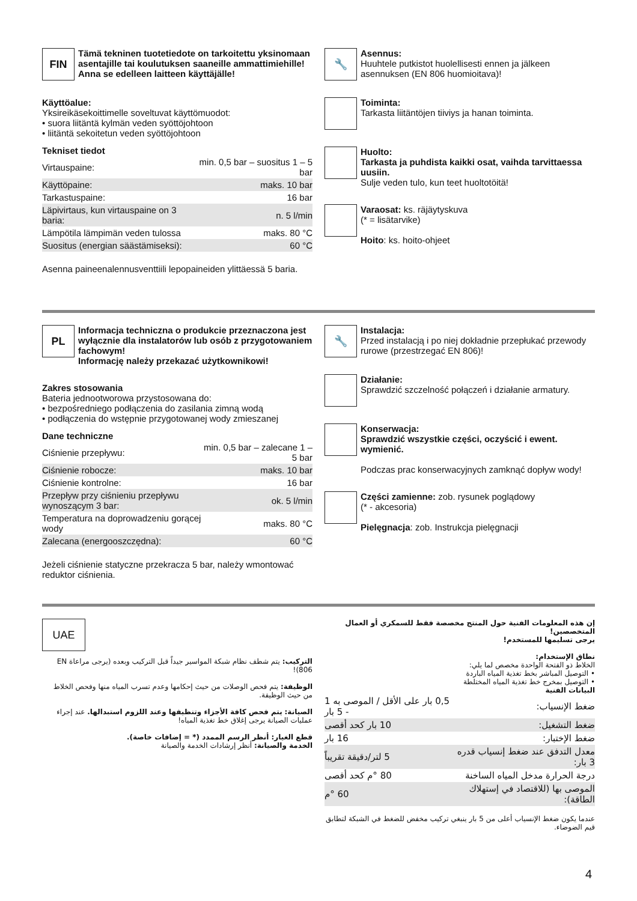FIN
Tämä tekninen tuotetiedote on tarkoitettu yksinomaan asentajille tai koulutuksen saaneille ammattimiehille!
Anna se edelleen laitteen käyttäjälle!
Käyttöalue:
Yksireikäsekoittimelle soveltuvat käyttömuodot:
• suora liitäntä kylmän veden syöttöjohtoon
• liitäntä sekoitetun veden syöttöjohtoon
Tekniset tiedot
| Virtauspaine: | min. 0,5 bar – suositus 1 – 5 bar |
| Käyttöpaine: | maks. 10 bar |
| Tarkastuspaine: | 16 bar |
| Läpivirtaus, kun virtauspaine on 3 baria: | n. 5 l/min |
| Lämpötila lämpimän veden tulossa | maks. 80 °C |
| Suositus (energian säästämiseksi): | 60 °C |
Asenna paineenalennusventtiili lepopaineiden ylittäessä 5 baria.
🔧
Asennus:
Huuhtele putkistot huolellisesti ennen ja jälkeen asennuksen (EN 806 huomioitava)!
Toiminta:
Tarkasta liitäntöjen tiiviys ja hanan toiminta.
Huolto:
Tarkasta ja puhdista kaikki osat, vaihda tarvittaessa uusiin.
Sulje veden tulo, kun teet huoltotöitä!
Varaosat: ks. räjäytyskuva
(* = lisätarvike)
Hoito: ks. hoito-ohjeet
PL
Informacja techniczna o produkcie przeznaczona jest wyłącznie dla instalatorów lub osób z przygotowaniem fachowym!
Informację należy przekazać użytkownikowi!
Zakres stosowania
Bateria jednootworowa przystosowana do:
• bezpośredniego podłączenia do zasilania zimną wodą
• podłączenia do wstępnie przygotowanej wody zmieszanej
Dane techniczne
| Ciśnienie przepływu: | min. 0,5 bar – zalecane 1 – 5 bar |
| Ciśnienie robocze: | maks. 10 bar |
| Ciśnienie kontrolne: | 16 bar |
| Przepływ przy ciśnieniu przepływu wynoszącym 3 bar: | ok. 5 l/min |
| Temperatura na doprowadzeniu gorącej wody | maks. 80 °C |
| Zalecana (energooszczędna): | 60 °C |
Jeżeli ciśnienie statyczne przekracza 5 bar, należy wmontować reduktor ciśnienia.
🔧
Instalacja:
Przed instalacją i po niej dokładnie przepłukać przewody rurowe (przestrzegać EN 806)!
Działanie:
Sprawdzić szczelność połączeń i działanie armatury.
Konserwacja:
Sprawdzić wszystkie części, oczyścić i ewent. wymienić.
Podczas prac konserwacyjnych zamknąć dopływ wody!
Części zamienne: zob. rysunek poglądowy
(* - akcesoria)
Pielęgnacja: zob. Instrukcja pielęgnacji
UAE
التركيب: يتم شطف نظام شبكة المواسير جيداً قبل التركيب وبعده (يرجى مراعاة EN 806)!
الوظيفة: يتم فحص الوصلات من حيث إحكامها وعدم تسرب المياه منها وفحص الخلاط من حيث الوظيفة.
الصيانة: يتم فحص كافة الأجزاء وتنظيفها وعند اللزوم استبدالها. عند إجراء عمليات الصيانة يرجى إغلاق خط تغذية المياه!
قطع الغيار: أنظر الرسم الممدد (* = إضافات خاصة).
الخدمة والصيانة: أنظر إرشادات الخدمة والصيانة
إن هذه المعلومات الفنية حول المنتج مخصصة فقط للسمكري أو العمال المتخصصين!
يرجى تسليمها للمستخدم!
نطاق الإستخدام:
الخلاط ذو الفتحة الواحدة مخصص لما يلي:
• التوصيل المباشر بخط تغذية المياه الباردة
• التوصيل بمخرج خط تغذية المياه المختلطة
البيانات الفنية
| ضغط الإنسياب: | 0,5 بار على الأقل / الموصى به 1 - 5 بار |
| ضغط التشغيل: | 10 بار كحد أقصى |
| ضغط الإختبار: | 16 بار |
| معدل التدفق عند ضغط إنسياب قدره 3 بار: | 5 لتر/دقيقة تقريباً |
| درجة الحرارة مدخل المياه الساخنة | 80 °م كحد أقصى |
| الموصى بها (للاقتصاد في إستهلاك الطاقة): | 60 °م |
عندما يكون ضغط الإنسياب أعلى من 5 بار ينبغي تركيب مخفض للضغط في الشبكة لتطابق قيم الضوضاء.
4